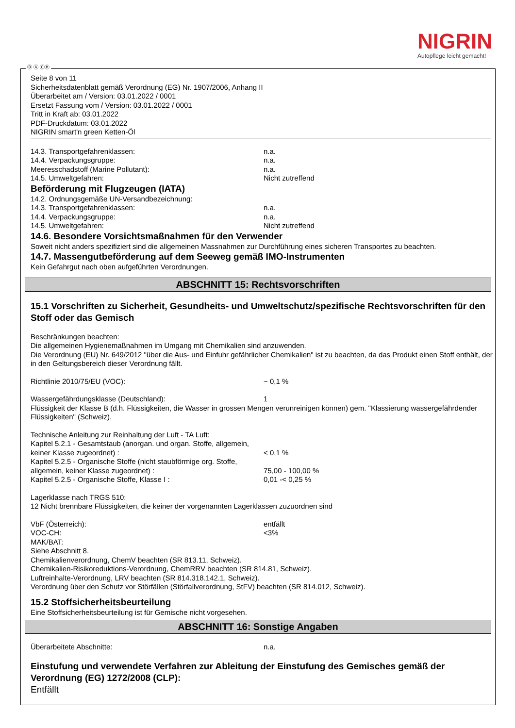NIGRIN
Autopflege leicht gemacht!
Ⓓ Ⓐ ⒸⒽ
Seite 8 von 11
Sicherheitsdatenblatt gemäß Verordnung (EG) Nr. 1907/2006, Anhang II
Überarbeitet am / Version: 03.01.2022 / 0001
Ersetzt Fassung vom / Version: 03.01.2022 / 0001
Tritt in Kraft ab: 03.01.2022
PDF-Druckdatum: 03.01.2022
NIGRIN smart'n green Ketten-Öl
14.3. Transportgefahrenklassen: n.a.
14.4. Verpackungsgruppe: n.a.
Meeresschadstoff (Marine Pollutant): n.a.
14.5. Umweltgefahren: Nicht zutreffend
Beförderung mit Flugzeugen (IATA)
14.2. Ordnungsgemäße UN-Versandbezeichnung:
14.3. Transportgefahrenklassen: n.a.
14.4. Verpackungsgruppe: n.a.
14.5. Umweltgefahren: Nicht zutreffend
14.6. Besondere Vorsichtsmaßnahmen für den Verwender
Soweit nicht anders spezifiziert sind die allgemeinen Massnahmen zur Durchführung eines sicheren Transportes zu beachten.
14.7. Massengutbeförderung auf dem Seeweg gemäß IMO-Instrumenten
Kein Gefahrgut nach oben aufgeführten Verordnungen.
ABSCHNITT 15: Rechtsvorschriften
15.1 Vorschriften zu Sicherheit, Gesundheits- und Umweltschutz/spezifische Rechtsvorschriften für den Stoff oder das Gemisch
Beschränkungen beachten:
Die allgemeinen Hygienemaßnahmen im Umgang mit Chemikalien sind anzuwenden.
Die Verordnung (EU) Nr. 649/2012 "über die Aus- und Einfuhr gefährlicher Chemikalien" ist zu beachten, da das Produkt einen Stoff enthält, der in den Geltungsbereich dieser Verordnung fällt.
Richtlinie 2010/75/EU (VOC): ~ 0,1 %
Wassergefährdungsklasse (Deutschland): 1
Flüssigkeit der Klasse B (d.h. Flüssigkeiten, die Wasser in grossen Mengen verunreinigen können) gem. "Klassierung wassergefährdender Flüssigkeiten" (Schweiz).
Technische Anleitung zur Reinhaltung der Luft - TA Luft:
Kapitel 5.2.1 - Gesamtstaub (anorgan. und organ. Stoffe, allgemein, keiner Klasse zugeordnet) : < 0,1 %
Kapitel 5.2.5 - Organische Stoffe (nicht staubförmige org. Stoffe, allgemein, keiner Klasse zugeordnet) : 75,00 - 100,00 %
Kapitel 5.2.5 - Organische Stoffe, Klasse I : 0,01 -< 0,25 %
Lagerklasse nach TRGS 510:
12 Nicht brennbare Flüssigkeiten, die keiner der vorgenannten Lagerklassen zuzuordnen sind
VbF (Österreich): entfällt
VOC-CH: <3%
MAK/BAT:
Siehe Abschnitt 8.
Chemikalienverordnung, ChemV beachten (SR 813.11, Schweiz).
Chemikalien-Risikoreduktions-Verordnung, ChemRRV beachten (SR 814.81, Schweiz).
Luftreinhalte-Verordnung, LRV beachten (SR 814.318.142.1, Schweiz).
Verordnung über den Schutz vor Störfällen (Störfallverordnung, StFV) beachten (SR 814.012, Schweiz).
15.2 Stoffsicherheitsbeurteilung
Eine Stoffsicherheitsbeurteilung ist für Gemische nicht vorgesehen.
ABSCHNITT 16: Sonstige Angaben
Überarbeitete Abschnitte: n.a.
Einstufung und verwendete Verfahren zur Ableitung der Einstufung des Gemisches gemäß der Verordnung (EG) 1272/2008 (CLP):
Entfällt